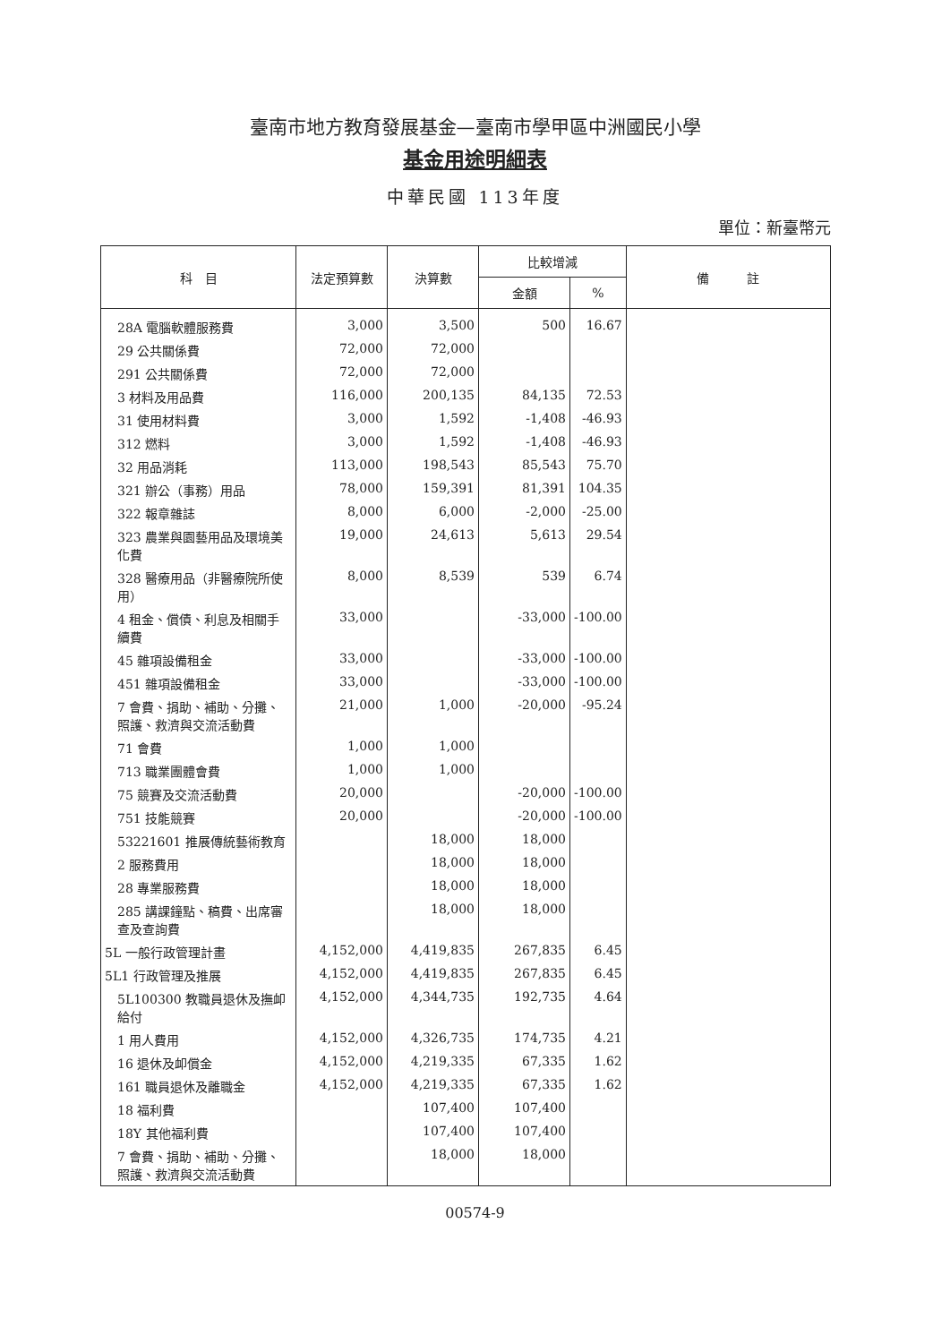臺南市地方教育發展基金—臺南市學甲區中洲國民小學
基金用途明細表
中華民國 113年度
單位：新臺幣元
| 科 目 | 法定預算數 | 決算數 | 比較增減 | | 備 註 |
| --- | --- | --- | --- | --- | --- |
| | | | 金額 | % | |
| 28A 電腦軟體服務費 | 3,000 | 3,500 | 500 | 16.67 | |
| 29 公共關係費 | 72,000 | 72,000 | | | |
| 291 公共關係費 | 72,000 | 72,000 | | | |
| 3 材料及用品費 | 116,000 | 200,135 | 84,135 | 72.53 | |
| 31 使用材料費 | 3,000 | 1,592 | -1,408 | -46.93 | |
| 312 燃料 | 3,000 | 1,592 | -1,408 | -46.93 | |
| 32 用品消耗 | 113,000 | 198,543 | 85,543 | 75.70 | |
| 321 辦公（事務）用品 | 78,000 | 159,391 | 81,391 | 104.35 | |
| 322 報章雜誌 | 8,000 | 6,000 | -2,000 | -25.00 | |
| 323 農業與園藝用品及環境美化費 | 19,000 | 24,613 | 5,613 | 29.54 | |
| 328 醫療用品（非醫療院所使用） | 8,000 | 8,539 | 539 | 6.74 | |
| 4 租金、償債、利息及相關手續費 | 33,000 | | -33,000 | -100.00 | |
| 45 雜項設備租金 | 33,000 | | -33,000 | -100.00 | |
| 451 雜項設備租金 | 33,000 | | -33,000 | -100.00 | |
| 7 會費、捐助、補助、分攤、照護、救濟與交流活動費 | 21,000 | 1,000 | -20,000 | -95.24 | |
| 71 會費 | 1,000 | 1,000 | | | |
| 713 職業團體會費 | 1,000 | 1,000 | | | |
| 75 競賽及交流活動費 | 20,000 | | -20,000 | -100.00 | |
| 751 技能競賽 | 20,000 | | -20,000 | -100.00 | |
| 53221601 推展傳統藝術教育 | | 18,000 | 18,000 | | |
| 2 服務費用 | | 18,000 | 18,000 | | |
| 28 專業服務費 | | 18,000 | 18,000 | | |
| 285 講課鐘點、稿費、出席審查及查詢費 | | 18,000 | 18,000 | | |
| 5L 一般行政管理計畫 | 4,152,000 | 4,419,835 | 267,835 | 6.45 | |
| 5L1 行政管理及推展 | 4,152,000 | 4,419,835 | 267,835 | 6.45 | |
| 5L100300 教職員退休及撫卹給付 | 4,152,000 | 4,344,735 | 192,735 | 4.64 | |
| 1 用人費用 | 4,152,000 | 4,326,735 | 174,735 | 4.21 | |
| 16 退休及卹償金 | 4,152,000 | 4,219,335 | 67,335 | 1.62 | |
| 161 職員退休及離職金 | 4,152,000 | 4,219,335 | 67,335 | 1.62 | |
| 18 福利費 | | 107,400 | 107,400 | | |
| 18Y 其他福利費 | | 107,400 | 107,400 | | |
| 7 會費、捐助、補助、分攤、照護、救濟與交流活動費 | | 18,000 | 18,000 | | |
00574-9